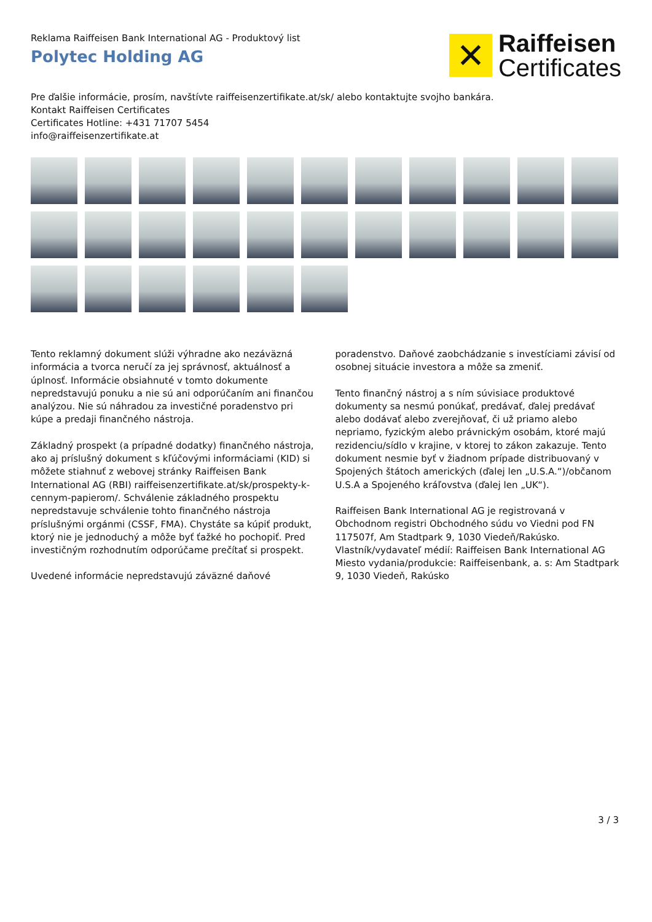Reklama Raiffeisen Bank International AG - Produktový list
Polytec Holding AG
✕
Raiffeisen
Certificates
Pre ďalšie informácie, prosím, navštívte raiffeisenzertifikate.at/sk/ alebo kontaktujte svojho bankára.
Kontakt Raiffeisen Certificates
Certificates Hotline: +431 71707 5454
info@raiffeisenzertifikate.at
Tento reklamný dokument slúži výhradne ako nezáväzná informácia a tvorca neručí za jej správnosť, aktuálnosť a úplnosť. Informácie obsiahnuté v tomto dokumente nepredstavujú ponuku a nie sú ani odporúčaním ani finančou analýzou. Nie sú náhradou za investičné poradenstvo pri kúpe a predaji finančného nástroja.
Základný prospekt (a prípadné dodatky) finančného nástroja, ako aj príslušný dokument s kľúčovými informáciami (KID) si môžete stiahnuť z webovej stránky Raiffeisen Bank International AG (RBI) raiffeisenzertifikate.at/sk/prospekty-k-cennym-papierom/. Schválenie základného prospektu nepredstavuje schválenie tohto finančného nástroja príslušnými orgánmi (CSSF, FMA). Chystáte sa kúpiť produkt, ktorý nie je jednoduchý a môže byť ťažké ho pochopiť. Pred investičným rozhodnutím odporúčame prečítať si prospekt.
Uvedené informácie nepredstavujú záväzné daňové
poradenstvo. Daňové zaobchádzanie s investíciami závisí od osobnej situácie investora a môže sa zmeniť.
Tento finančný nástroj a s ním súvisiace produktové dokumenty sa nesmú ponúkať, predávať, ďalej predávať alebo dodávať alebo zverejňovať, či už priamo alebo nepriamo, fyzickým alebo právnickým osobám, ktoré majú rezidenciu/sídlo v krajine, v ktorej to zákon zakazuje. Tento dokument nesmie byť v žiadnom prípade distribuovaný v Spojených štátoch amerických (ďalej len „U.S.A.“)/občanom U.S.A a Spojeného kráľovstva (ďalej len „UK“).
Raiffeisen Bank International AG je registrovaná v Obchodnom registri Obchodného súdu vo Viedni pod FN 117507f, Am Stadtpark 9, 1030 Viedeň/Rakúsko.
Vlastník/vydavateľ médií: Raiffeisen Bank International AG
Miesto vydania/produkcie: Raiffeisenbank, a. s: Am Stadtpark 9, 1030 Viedeň, Rakúsko
3 / 3